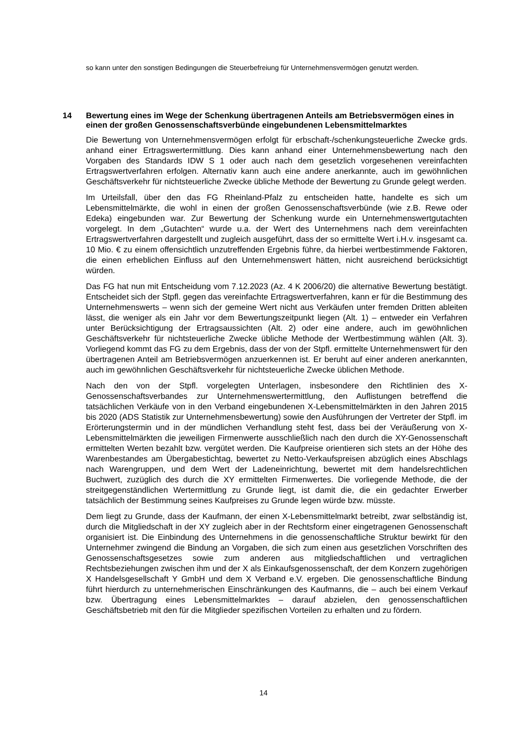so kann unter den sonstigen Bedingungen die Steuerbefreiung für Unternehmensvermögen genutzt werden.
14 Bewertung eines im Wege der Schenkung übertragenen Anteils am Betriebsvermögen eines in einen der großen Genossenschaftsverbünde eingebundenen Lebensmittelmarktes
Die Bewertung von Unternehmensvermögen erfolgt für erbschaft-/schenkungsteuerliche Zwecke grds. anhand einer Ertragswertermittlung. Dies kann anhand einer Unternehmensbewertung nach den Vorgaben des Standards IDW S 1 oder auch nach dem gesetzlich vorgesehenen vereinfachten Ertragswertverfahren erfolgen. Alternativ kann auch eine andere anerkannte, auch im gewöhnlichen Geschäftsverkehr für nichtsteuerliche Zwecke übliche Methode der Bewertung zu Grunde gelegt werden.
Im Urteilsfall, über den das FG Rheinland-Pfalz zu entscheiden hatte, handelte es sich um Lebensmittelmärkte, die wohl in einen der großen Genossenschaftsverbünde (wie z.B. Rewe oder Edeka) eingebunden war. Zur Bewertung der Schenkung wurde ein Unternehmenswertgutachten vorgelegt. In dem „Gutachten“ wurde u.a. der Wert des Unternehmens nach dem vereinfachten Ertragswertverfahren dargestellt und zugleich ausgeführt, dass der so ermittelte Wert i.H.v. insgesamt ca. 10 Mio. € zu einem offensichtlich unzutreffenden Ergebnis führe, da hierbei wertbestimmende Faktoren, die einen erheblichen Einfluss auf den Unternehmenswert hätten, nicht ausreichend berücksichtigt würden.
Das FG hat nun mit Entscheidung vom 7.12.2023 (Az. 4 K 2006/20) die alternative Bewertung bestätigt. Entscheidet sich der Stpfl. gegen das vereinfachte Ertragswertverfahren, kann er für die Bestimmung des Unternehmenswerts – wenn sich der gemeine Wert nicht aus Verkäufen unter fremden Dritten ableiten lässt, die weniger als ein Jahr vor dem Bewertungszeitpunkt liegen (Alt. 1) – entweder ein Verfahren unter Berücksichtigung der Ertragsaussichten (Alt. 2) oder eine andere, auch im gewöhnlichen Geschäftsverkehr für nichtsteuerliche Zwecke übliche Methode der Wertbestimmung wählen (Alt. 3). Vorliegend kommt das FG zu dem Ergebnis, dass der von der Stpfl. ermittelte Unternehmenswert für den übertragenen Anteil am Betriebsvermögen anzuerkennen ist. Er beruht auf einer anderen anerkannten, auch im gewöhnlichen Geschäftsverkehr für nichtsteuerliche Zwecke üblichen Methode.
Nach den von der Stpfl. vorgelegten Unterlagen, insbesondere den Richtlinien des X-Genossenschaftsverbandes zur Unternehmenswertermittlung, den Auflistungen betreffend die tatsächlichen Verkäufe von in den Verband eingebundenen X-Lebensmittelmärkten in den Jahren 2015 bis 2020 (ADS Statistik zur Unternehmensbewertung) sowie den Ausführungen der Vertreter der Stpfl. im Erörterungstermin und in der mündlichen Verhandlung steht fest, dass bei der Veräußerung von X-Lebensmittelmärkten die jeweiligen Firmenwerte ausschließlich nach den durch die XY-Genossenschaft ermittelten Werten bezahlt bzw. vergütet werden. Die Kaufpreise orientieren sich stets an der Höhe des Warenbestandes am Übergabestichtag, bewertet zu Netto-Verkaufspreisen abzüglich eines Abschlags nach Warengruppen, und dem Wert der Ladeneinrichtung, bewertet mit dem handelsrechtlichen Buchwert, zuzüglich des durch die XY ermittelten Firmenwertes. Die vorliegende Methode, die der streitgegenständlichen Wertermittlung zu Grunde liegt, ist damit die, die ein gedachter Erwerber tatsächlich der Bestimmung seines Kaufpreises zu Grunde legen würde bzw. müsste.
Dem liegt zu Grunde, dass der Kaufmann, der einen X-Lebensmittelmarkt betreibt, zwar selbständig ist, durch die Mitgliedschaft in der XY zugleich aber in der Rechtsform einer eingetragenen Genossenschaft organisiert ist. Die Einbindung des Unternehmens in die genossenschaftliche Struktur bewirkt für den Unternehmer zwingend die Bindung an Vorgaben, die sich zum einen aus gesetzlichen Vorschriften des Genossenschaftsgesetzes sowie zum anderen aus mitgliedschaftlichen und vertraglichen Rechtsbeziehungen zwischen ihm und der X als Einkaufsgenossenschaft, der dem Konzern zugehörigen X Handelsgesellschaft Y GmbH und dem X Verband e.V. ergeben. Die genossenschaftliche Bindung führt hierdurch zu unternehmerischen Einschränkungen des Kaufmanns, die – auch bei einem Verkauf bzw. Übertragung eines Lebensmittelmarktes – darauf abzielen, den genossenschaftlichen Geschäftsbetrieb mit den für die Mitglieder spezifischen Vorteilen zu erhalten und zu fördern.
14